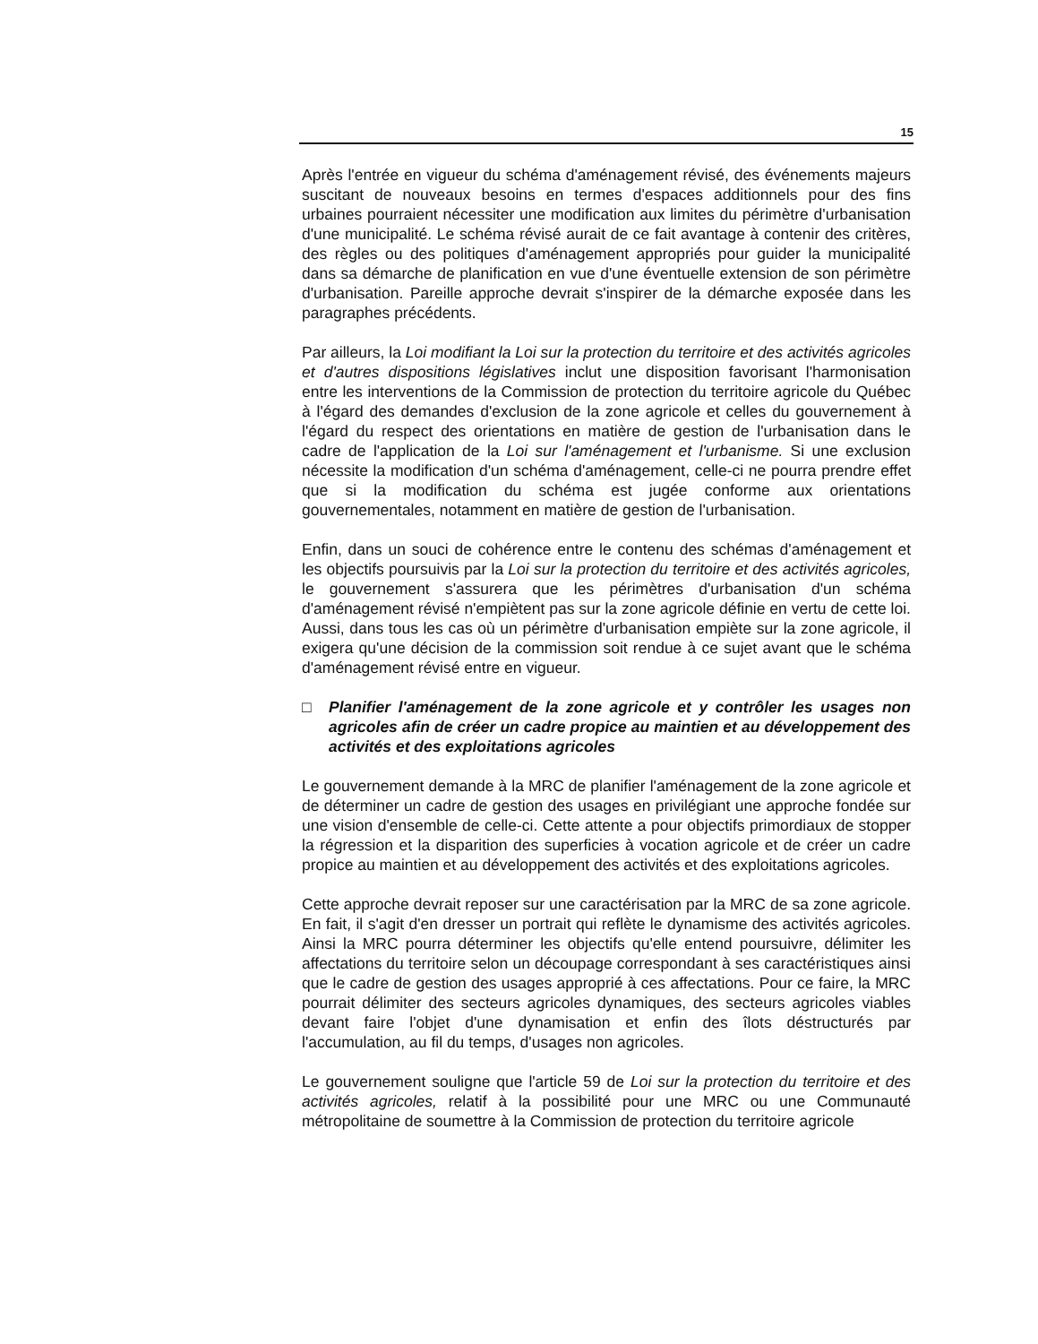15
Après l'entrée en vigueur du schéma d'aménagement révisé, des événements majeurs suscitant de nouveaux besoins en termes d'espaces additionnels pour des fins urbaines pourraient nécessiter une modification aux limites du périmètre d'urbanisation d'une municipalité. Le schéma révisé aurait de ce fait avantage à contenir des critères, des règles ou des politiques d'aménagement appropriés pour guider la municipalité dans sa démarche de planification en vue d'une éventuelle extension de son périmètre d'urbanisation. Pareille approche devrait s'inspirer de la démarche exposée dans les paragraphes précédents.
Par ailleurs, la Loi modifiant la Loi sur la protection du territoire et des activités agricoles et d'autres dispositions législatives inclut une disposition favorisant l'harmonisation entre les interventions de la Commission de protection du territoire agricole du Québec à l'égard des demandes d'exclusion de la zone agricole et celles du gouvernement à l'égard du respect des orientations en matière de gestion de l'urbanisation dans le cadre de l'application de la Loi sur l'aménagement et l'urbanisme. Si une exclusion nécessite la modification d'un schéma d'aménagement, celle-ci ne pourra prendre effet que si la modification du schéma est jugée conforme aux orientations gouvernementales, notamment en matière de gestion de l'urbanisation.
Enfin, dans un souci de cohérence entre le contenu des schémas d'aménagement et les objectifs poursuivis par la Loi sur la protection du territoire et des activités agricoles, le gouvernement s'assurera que les périmètres d'urbanisation d'un schéma d'aménagement révisé n'empiètent pas sur la zone agricole définie en vertu de cette loi. Aussi, dans tous les cas où un périmètre d'urbanisation empiète sur la zone agricole, il exigera qu'une décision de la commission soit rendue à ce sujet avant que le schéma d'aménagement révisé entre en vigueur.
□ Planifier l'aménagement de la zone agricole et y contrôler les usages non agricoles afin de créer un cadre propice au maintien et au développement des activités et des exploitations agricoles
Le gouvernement demande à la MRC de planifier l'aménagement de la zone agricole et de déterminer un cadre de gestion des usages en privilégiant une approche fondée sur une vision d'ensemble de celle-ci. Cette attente a pour objectifs primordiaux de stopper la régression et la disparition des superficies à vocation agricole et de créer un cadre propice au maintien et au développement des activités et des exploitations agricoles.
Cette approche devrait reposer sur une caractérisation par la MRC de sa zone agricole. En fait, il s'agit d'en dresser un portrait qui reflète le dynamisme des activités agricoles. Ainsi la MRC pourra déterminer les objectifs qu'elle entend poursuivre, délimiter les affectations du territoire selon un découpage correspondant à ses caractéristiques ainsi que le cadre de gestion des usages approprié à ces affectations. Pour ce faire, la MRC pourrait délimiter des secteurs agricoles dynamiques, des secteurs agricoles viables devant faire l'objet d'une dynamisation et enfin des îlots déstructurés par l'accumulation, au fil du temps, d'usages non agricoles.
Le gouvernement souligne que l'article 59 de Loi sur la protection du territoire et des activités agricoles, relatif à la possibilité pour une MRC ou une Communauté métropolitaine de soumettre à la Commission de protection du territoire agricole